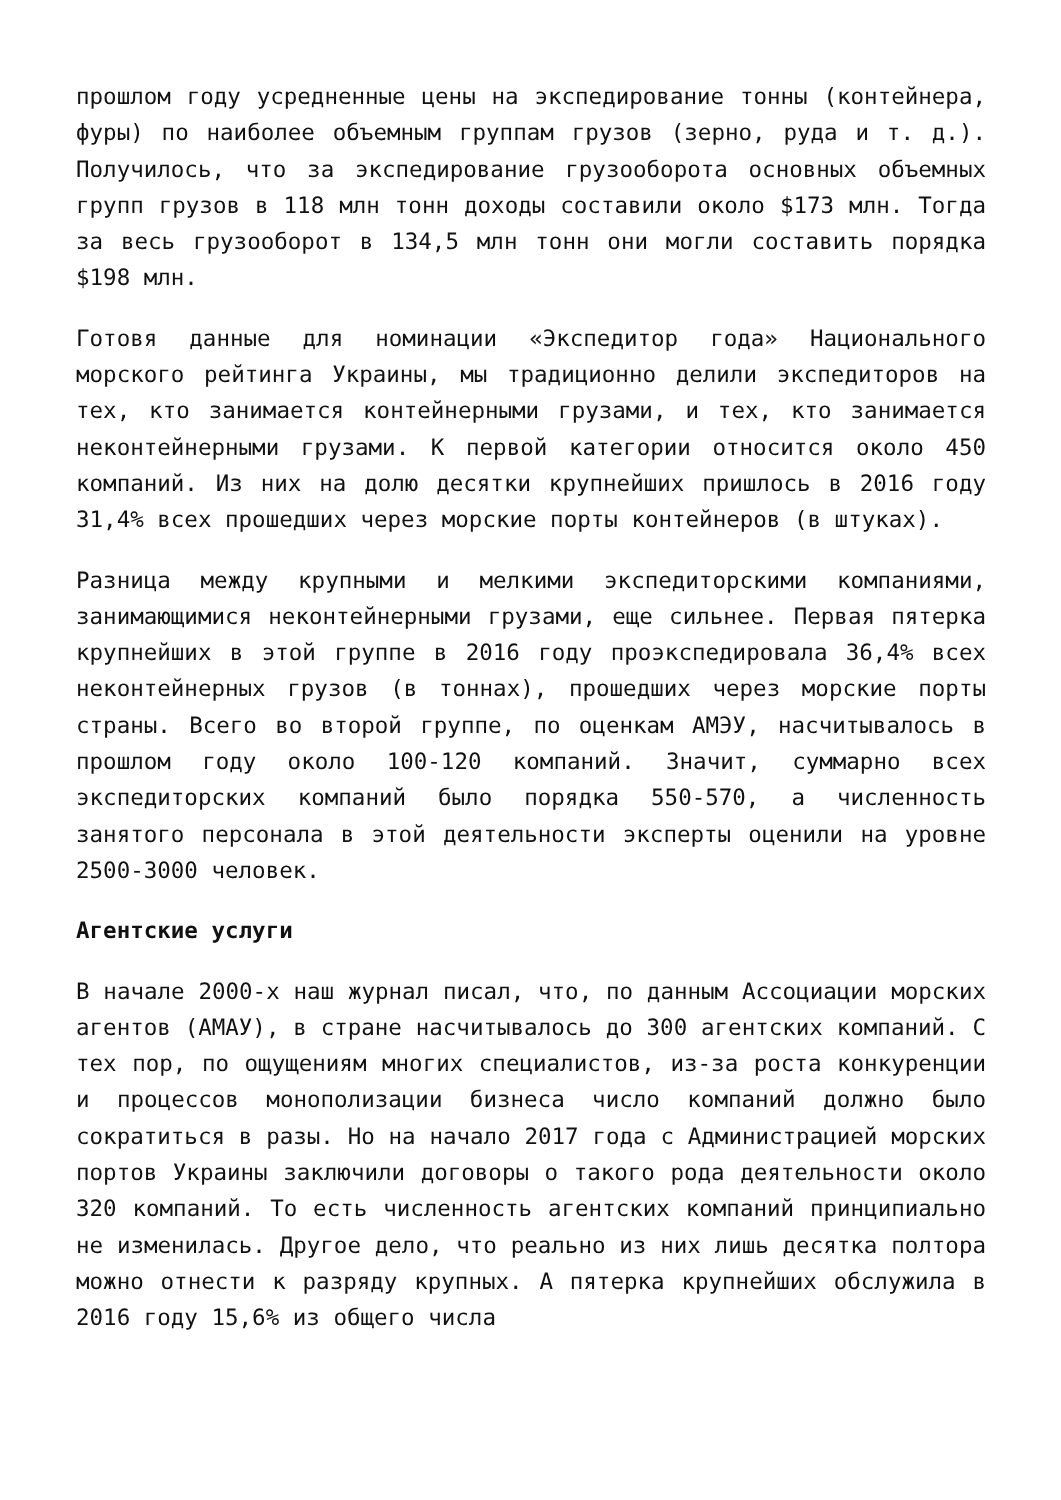прошлом году усредненные цены на экспедирование тонны (контейнера, фуры) по наиболее объемным группам грузов (зерно, руда и т. д.). Получилось, что за экспедирование грузооборота основных объемных групп грузов в 118 млн тонн доходы составили около $173 млн. Тогда за весь грузооборот в 134,5 млн тонн они могли составить порядка $198 млн.
Готовя данные для номинации «Экспедитор года» Национального морского рейтинга Украины, мы традиционно делили экспедиторов на тех, кто занимается контейнерными грузами, и тех, кто занимается неконтейнерными грузами. К первой категории относится около 450 компаний. Из них на долю десятки крупнейших пришлось в 2016 году 31,4% всех прошедших через морские порты контейнеров (в штуках).
Разница между крупными и мелкими экспедиторскими компаниями, занимающимися неконтейнерными грузами, еще сильнее. Первая пятерка крупнейших в этой группе в 2016 году проэкспедировала 36,4% всех неконтейнерных грузов (в тоннах), прошедших через морские порты страны. Всего во второй группе, по оценкам АМЭУ, насчитывалось в прошлом году около 100-120 компаний. Значит, суммарно всех экспедиторских компаний было порядка 550-570, а численность занятого персонала в этой деятельности эксперты оценили на уровне 2500-3000 человек.
Агентские услуги
В начале 2000-х наш журнал писал, что, по данным Ассоциации морских агентов (АМАУ), в стране насчитывалось до 300 агентских компаний. С тех пор, по ощущениям многих специалистов, из-за роста конкуренции и процессов монополизации бизнеса число компаний должно было сократиться в разы. Но на начало 2017 года с Администрацией морских портов Украины заключили договоры о такого рода деятельности около 320 компаний. То есть численность агентских компаний принципиально не изменилась. Другое дело, что реально из них лишь десятка полтора можно отнести к разряду крупных. А пятерка крупнейших обслужила в 2016 году 15,6% из общего числа